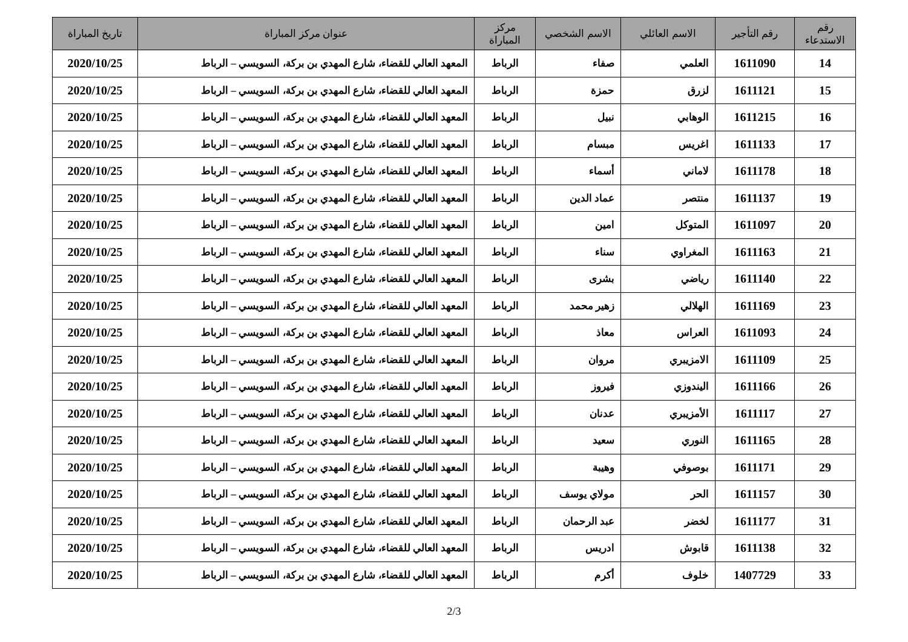| رقم الاستدعاء | رقم التأجير | الاسم العائلي | الاسم الشخصي | مركز المباراة | عنوان مركز المباراة | تاريخ المباراة |
| --- | --- | --- | --- | --- | --- | --- |
| 14 | 1611090 | العلمي | صفاء | الرباط | المعهد العالي للقضاء، شارع المهدي بن بركة، السويسي – الرباط | 2020/10/25 |
| 15 | 1611121 | لزرق | حمزة | الرباط | المعهد العالي للقضاء، شارع المهدي بن بركة، السويسي – الرباط | 2020/10/25 |
| 16 | 1611215 | الوهابي | نبيل | الرباط | المعهد العالي للقضاء، شارع المهدي بن بركة، السويسي – الرباط | 2020/10/25 |
| 17 | 1611133 | اغريس | مبسام | الرباط | المعهد العالي للقضاء، شارع المهدي بن بركة، السويسي – الرباط | 2020/10/25 |
| 18 | 1611178 | لاماني | أسماء | الرباط | المعهد العالي للقضاء، شارع المهدي بن بركة، السويسي – الرباط | 2020/10/25 |
| 19 | 1611137 | منتصر | عماد الدين | الرباط | المعهد العالي للقضاء، شارع المهدي بن بركة، السويسي – الرباط | 2020/10/25 |
| 20 | 1611097 | المتوكل | امين | الرباط | المعهد العالي للقضاء، شارع المهدي بن بركة، السويسي – الرباط | 2020/10/25 |
| 21 | 1611163 | المغراوي | سناء | الرباط | المعهد العالي للقضاء، شارع المهدي بن بركة، السويسي – الرباط | 2020/10/25 |
| 22 | 1611140 | رياضي | بشرى | الرباط | المعهد العالي للقضاء، شارع المهدي بن بركة، السويسي – الرباط | 2020/10/25 |
| 23 | 1611169 | الهلالي | زهير محمد | الرباط | المعهد العالي للقضاء، شارع المهدي بن بركة، السويسي – الرباط | 2020/10/25 |
| 24 | 1611093 | العراس | معاذ | الرباط | المعهد العالي للقضاء، شارع المهدي بن بركة، السويسي – الرباط | 2020/10/25 |
| 25 | 1611109 | الامزيبري | مروان | الرباط | المعهد العالي للقضاء، شارع المهدي بن بركة، السويسي – الرباط | 2020/10/25 |
| 26 | 1611166 | اليندوزي | فيروز | الرباط | المعهد العالي للقضاء، شارع المهدي بن بركة، السويسي – الرباط | 2020/10/25 |
| 27 | 1611117 | الأمزيبري | عدنان | الرباط | المعهد العالي للقضاء، شارع المهدي بن بركة، السويسي – الرباط | 2020/10/25 |
| 28 | 1611165 | النوري | سعيد | الرباط | المعهد العالي للقضاء، شارع المهدي بن بركة، السويسي – الرباط | 2020/10/25 |
| 29 | 1611171 | بوصوفي | وهيبة | الرباط | المعهد العالي للقضاء، شارع المهدي بن بركة، السويسي – الرباط | 2020/10/25 |
| 30 | 1611157 | الحر | مولاي يوسف | الرباط | المعهد العالي للقضاء، شارع المهدي بن بركة، السويسي – الرباط | 2020/10/25 |
| 31 | 1611177 | لخضر | عبد الرحمان | الرباط | المعهد العالي للقضاء، شارع المهدي بن بركة، السويسي – الرباط | 2020/10/25 |
| 32 | 1611138 | قابوش | ادريس | الرباط | المعهد العالي للقضاء، شارع المهدي بن بركة، السويسي – الرباط | 2020/10/25 |
| 33 | 1407729 | خلوف | أكرم | الرباط | المعهد العالي للقضاء، شارع المهدي بن بركة، السويسي – الرباط | 2020/10/25 |
2/3